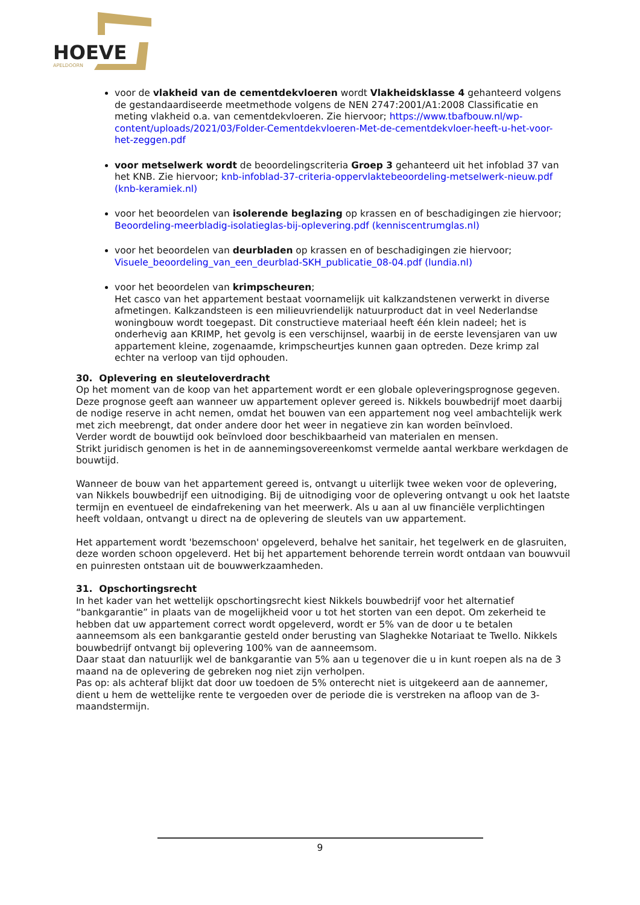HOEVE
APELDOORN
voor de vlakheid van de cementdekvloeren wordt Vlakheidsklasse 4 gehanteerd volgens de gestandaardiseerde meetmethode volgens de NEN 2747:2001/A1:2008 Classificatie en meting vlakheid o.a. van cementdekvloeren. Zie hiervoor; https://www.tbafbouw.nl/wp-content/uploads/2021/03/Folder-Cementdekvloeren-Met-de-cementdekvloer-heeft-u-het-voor-het-zeggen.pdf
voor metselwerk wordt de beoordelingscriteria Groep 3 gehanteerd uit het infoblad 37 van het KNB. Zie hiervoor; knb-infoblad-37-criteria-oppervlaktebeoordeling-metselwerk-nieuw.pdf (knb-keramiek.nl)
voor het beoordelen van isolerende beglazing op krassen en of beschadigingen zie hiervoor; Beoordeling-meerbladig-isolatieglas-bij-oplevering.pdf (kenniscentrumglas.nl)
voor het beoordelen van deurbladen op krassen en of beschadigingen zie hiervoor; Visuele_beoordeling_van_een_deurblad-SKH_publicatie_08-04.pdf (lundia.nl)
voor het beoordelen van krimpscheuren;
Het casco van het appartement bestaat voornamelijk uit kalkzandstenen verwerkt in diverse afmetingen. Kalkzandsteen is een milieuvriendelijk natuurproduct dat in veel Nederlandse woningbouw wordt toegepast. Dit constructieve materiaal heeft één klein nadeel; het is onderhevig aan KRIMP, het gevolg is een verschijnsel, waarbij in de eerste levensjaren van uw appartement kleine, zogenaamde, krimpscheurtjes kunnen gaan optreden. Deze krimp zal echter na verloop van tijd ophouden.
30. Oplevering en sleuteloverdracht
Op het moment van de koop van het appartement wordt er een globale opleveringsprognose gegeven. Deze prognose geeft aan wanneer uw appartement oplever gereed is. Nikkels bouwbedrijf moet daarbij de nodige reserve in acht nemen, omdat het bouwen van een appartement nog veel ambachtelijk werk met zich meebrengt, dat onder andere door het weer in negatieve zin kan worden beïnvloed.
Verder wordt de bouwtijd ook beïnvloed door beschikbaarheid van materialen en mensen.
Strikt juridisch genomen is het in de aannemingsovereenkomst vermelde aantal werkbare werkdagen de bouwtijd.
Wanneer de bouw van het appartement gereed is, ontvangt u uiterlijk twee weken voor de oplevering, van Nikkels bouwbedrijf een uitnodiging. Bij de uitnodiging voor de oplevering ontvangt u ook het laatste termijn en eventueel de eindafrekening van het meerwerk. Als u aan al uw financiële verplichtingen heeft voldaan, ontvangt u direct na de oplevering de sleutels van uw appartement.
Het appartement wordt 'bezemschoon' opgeleverd, behalve het sanitair, het tegelwerk en de glasruiten, deze worden schoon opgeleverd. Het bij het appartement behorende terrein wordt ontdaan van bouwvuil en puinresten ontstaan uit de bouwwerkzaamheden.
31. Opschortingsrecht
In het kader van het wettelijk opschortingsrecht kiest Nikkels bouwbedrijf voor het alternatief “bankgarantie” in plaats van de mogelijkheid voor u tot het storten van een depot. Om zekerheid te hebben dat uw appartement correct wordt opgeleverd, wordt er 5% van de door u te betalen aanneemsom als een bankgarantie gesteld onder berusting van Slaghekke Notariaat te Twello. Nikkels bouwbedrijf ontvangt bij oplevering 100% van de aanneemsom.
Daar staat dan natuurlijk wel de bankgarantie van 5% aan u tegenover die u in kunt roepen als na de 3 maand na de oplevering de gebreken nog niet zijn verholpen.
Pas op: als achteraf blijkt dat door uw toedoen de 5% onterecht niet is uitgekeerd aan de aannemer, dient u hem de wettelijke rente te vergoeden over de periode die is verstreken na afloop van de 3-maandstermijn.
9